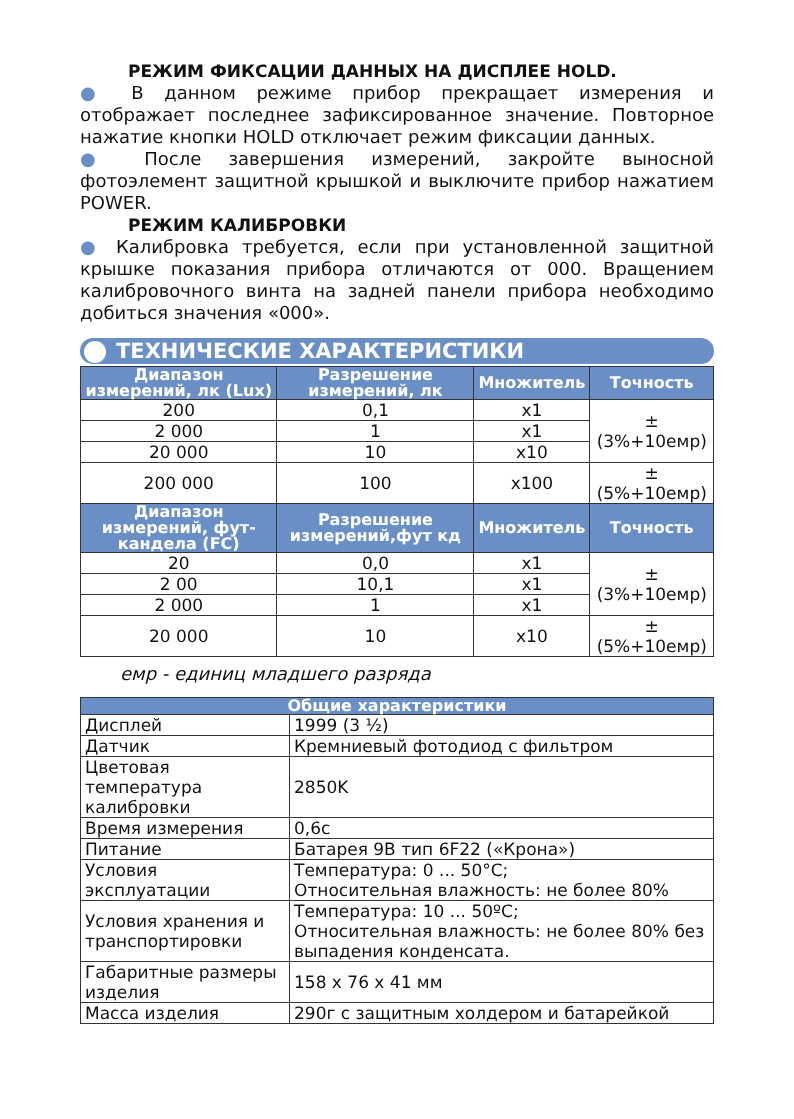РЕЖИМ ФИКСАЦИИ ДАННЫХ НА ДИСПЛЕЕ HOLD.
● В данном режиме прибор прекращает измерения и отображает последнее зафиксированное значение. Повторное нажатие кнопки HOLD отключает режим фиксации данных.
● После завершения измерений, закройте выносной фотоэлемент защитной крышкой и выключите прибор нажатием POWER.
РЕЖИМ КАЛИБРОВКИ
● Калибровка требуется, если при установленной защитной крышке показания прибора отличаются от 000. Вращением калибровочного винта на задней панели прибора необходимо добиться значения «000».
ТЕХНИЧЕСКИЕ ХАРАКТЕРИСТИКИ
| Диапазон измерений, лк (Lux) | Разрешение измерений, лк | Множитель | Точность |
| --- | --- | --- | --- |
| 200 | 0,1 | x1 | ±(3%+10емр) |
| 2 000 | 1 | x1 | |
| 20 000 | 10 | x10 | |
| 200 000 | 100 | x100 | ±(5%+10емр) |
| Диапазон измерений, фут-кандела (FC) | Разрешение измерений,фут кд | Множитель | Точность |
| 20 | 0,0 | x1 | ±(3%+10емр) |
| 2 00 | 10,1 | x1 | |
| 2 000 | 1 | x1 | |
| 20 000 | 10 | x10 | ±(5%+10емр) |
емр - единиц младшего разряда
| Общие характеристики | |
| --- | --- |
| Дисплей | 1999 (3 ½) |
| Датчик | Кремниевый фотодиод с фильтром |
| Цветовая температура калибровки | 2850K |
| Время измерения | 0,6с |
| Питание | Батарея 9В тип 6F22 («Крона») |
| Условия эксплуатации | Температура: 0 ... 50°С; Относительная влажность: не более 80% |
| Условия хранения и транспортировки | Температура: 10 ... 50ºС; Относительная влажность: не более 80% без выпадения конденсата. |
| Габаритные размеры изделия | 158 x 76 x 41 мм |
| Масса изделия | 290г с защитным холдером и батарейкой |